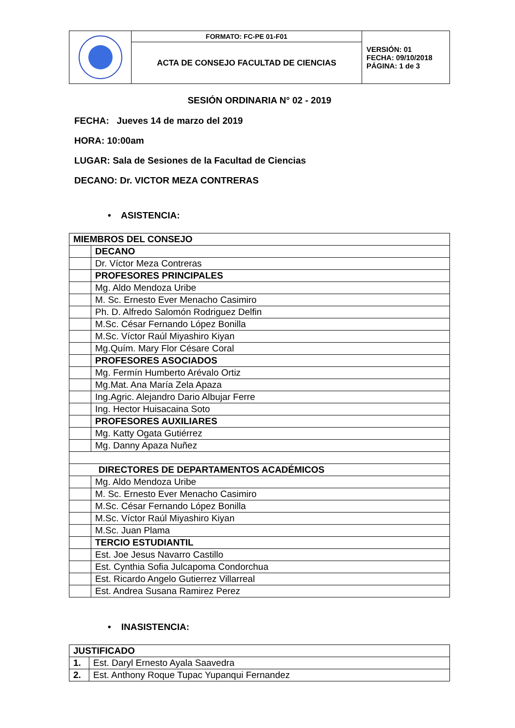| | FORMATO: FC-PE 01-F01 | VERSIÓN: 01 FECHA: 09/10/2018 PÁGINA: 1 de 3 |
| | ACTA DE CONSEJO FACULTAD DE CIENCIAS | |
SESIÓN ORDINARIA N° 02 - 2019
FECHA: Jueves 14 de marzo del 2019
HORA: 10:00am
LUGAR: Sala de Sesiones de la Facultad de Ciencias
DECANO: Dr. VICTOR MEZA CONTRERAS
• ASISTENCIA:
| MIEMBROS DEL CONSEJO | |
| | DECANO |
| | Dr. Víctor Meza Contreras |
| | PROFESORES PRINCIPALES |
| | Mg. Aldo Mendoza Uribe |
| | M. Sc. Ernesto Ever Menacho Casimiro |
| | Ph. D. Alfredo Salomón Rodriguez Delfin |
| | M.Sc. César Fernando López Bonilla |
| | M.Sc. Víctor Raúl Miyashiro Kiyan |
| | Mg.Quím. Mary Flor Césare Coral |
| | PROFESORES ASOCIADOS |
| | Mg. Fermín Humberto Arévalo Ortiz |
| | Mg.Mat. Ana María Zela Apaza |
| | Ing.Agric. Alejandro Dario Albujar Ferre |
| | Ing. Hector Huisacaina Soto |
| | PROFESORES AUXILIARES |
| | Mg. Katty Ogata Gutiérrez |
| | Mg. Danny Apaza Nuñez |
| DIRECTORES DE DEPARTAMENTOS ACADÉMICOS | |
| | Mg. Aldo Mendoza Uribe |
| | M. Sc. Ernesto Ever Menacho Casimiro |
| | M.Sc. César Fernando López Bonilla |
| | M.Sc. Víctor Raúl Miyashiro Kiyan |
| | M.Sc. Juan Plama |
| | TERCIO ESTUDIANTIL |
| | Est. Joe Jesus Navarro Castillo |
| | Est. Cynthia Sofia Julcapoma Condorchua |
| | Est. Ricardo Angelo Gutierrez Villarreal |
| | Est. Andrea Susana Ramirez Perez |
• INASISTENCIA:
| JUSTIFICADO | |
| 1. | Est. Daryl Ernesto Ayala Saavedra |
| 2. | Est. Anthony Roque Tupac Yupanqui Fernandez |